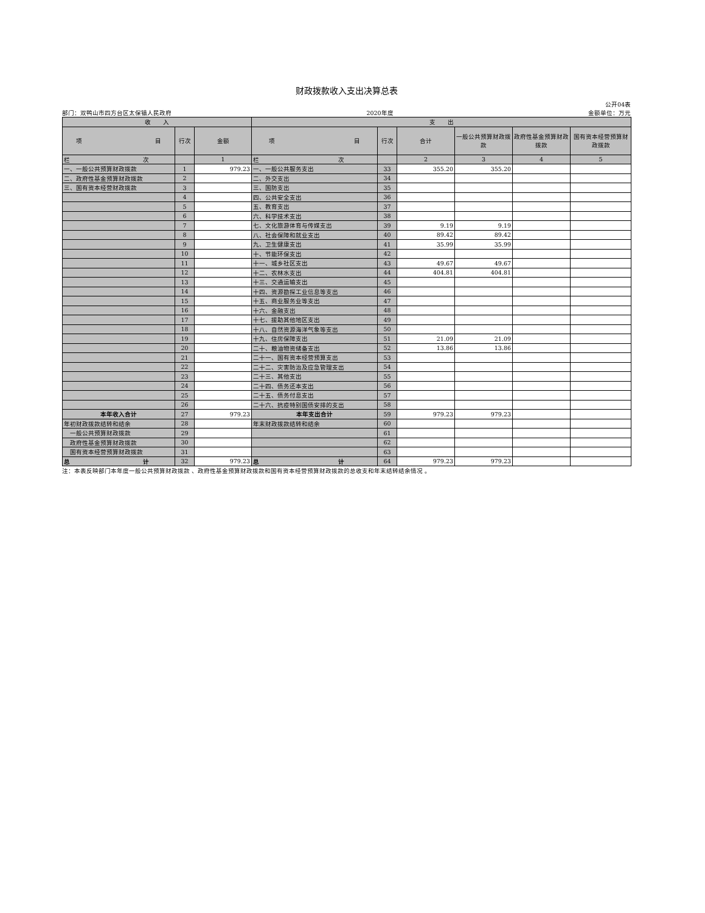财政拨款收入支出决算总表
公开04表
部门：双鸭山市四方台区太保镇人民政府 2020年度 金额单位：万元
| 收 入 | | | 支 出 | | | | | |
| --- | --- | --- | --- | --- | --- | --- | --- | --- |
| 项 目 | 行次 | 金额 | 项 目 | 行次 | 合计 | 一般公共预算财政拨款 | 政府性基金预算财政拨款 | 国有资本经营预算财政拨款 |
| 栏 次 | | 1 | 栏 次 | | 2 | 3 | 4 | 5 |
| 一、一般公共预算财政拨款 | 1 | 979.23 | 一、一般公共服务支出 | 33 | 355.20 | 355.20 | | |
| 二、政府性基金预算财政拨款 | 2 | | 二、外交支出 | 34 | | | | |
| 三、国有资本经营财政拨款 | 3 | | 三、国防支出 | 35 | | | | |
| | 4 | | 四、公共安全支出 | 36 | | | | |
| | 5 | | 五、教育支出 | 37 | | | | |
| | 6 | | 六、科学技术支出 | 38 | | | | |
| | 7 | | 七、文化旅游体育与传媒支出 | 39 | 9.19 | 9.19 | | |
| | 8 | | 八、社会保障和就业支出 | 40 | 89.42 | 89.42 | | |
| | 9 | | 九、卫生健康支出 | 41 | 35.99 | 35.99 | | |
| | 10 | | 十、节能环保支出 | 42 | | | | |
| | 11 | | 十一、城乡社区支出 | 43 | 49.67 | 49.67 | | |
| | 12 | | 十二、农林水支出 | 44 | 404.81 | 404.81 | | |
| | 13 | | 十三、交通运输支出 | 45 | | | | |
| | 14 | | 十四、资源勘探工业信息等支出 | 46 | | | | |
| | 15 | | 十五、商业服务业等支出 | 47 | | | | |
| | 16 | | 十六、金融支出 | 48 | | | | |
| | 17 | | 十七、援助其他地区支出 | 49 | | | | |
| | 18 | | 十八、自然资源海洋气象等支出 | 50 | | | | |
| | 19 | | 十九、住房保障支出 | 51 | 21.09 | 21.09 | | |
| | 20 | | 二十、粮油物资储备支出 | 52 | 13.86 | 13.86 | | |
| | 21 | | 二十一、国有资本经营预算支出 | 53 | | | | |
| | 22 | | 二十二、灾害防治及应急管理支出 | 54 | | | | |
| | 23 | | 二十三、其他支出 | 55 | | | | |
| | 24 | | 二十四、债务还本支出 | 56 | | | | |
| | 25 | | 二十五、债务付息支出 | 57 | | | | |
| | 26 | | 二十六、抗疫特别国债安排的支出 | 58 | | | | |
| 本年收入合计 | 27 | 979.23 | 本年支出合计 | 59 | 979.23 | 979.23 | | |
| 年初财政拨款结转和结余 | 28 | | 年末财政拨款结转和结余 | 60 | | | | |
| 一般公共预算财政拨款 | 29 | | | 61 | | | | |
| 政府性基金预算财政拨款 | 30 | | | 62 | | | | |
| 国有资本经营预算财政拨款 | 31 | | | 63 | | | | |
| 总 计 | 32 | 979.23 | 总 计 | 64 | 979.23 | 979.23 | | |
注：本表反映部门本年度一般公共预算财政拨款 、政府性基金预算财政拨款和国有资本经营预算财政拨款的总收支和年末结转结余情况 。